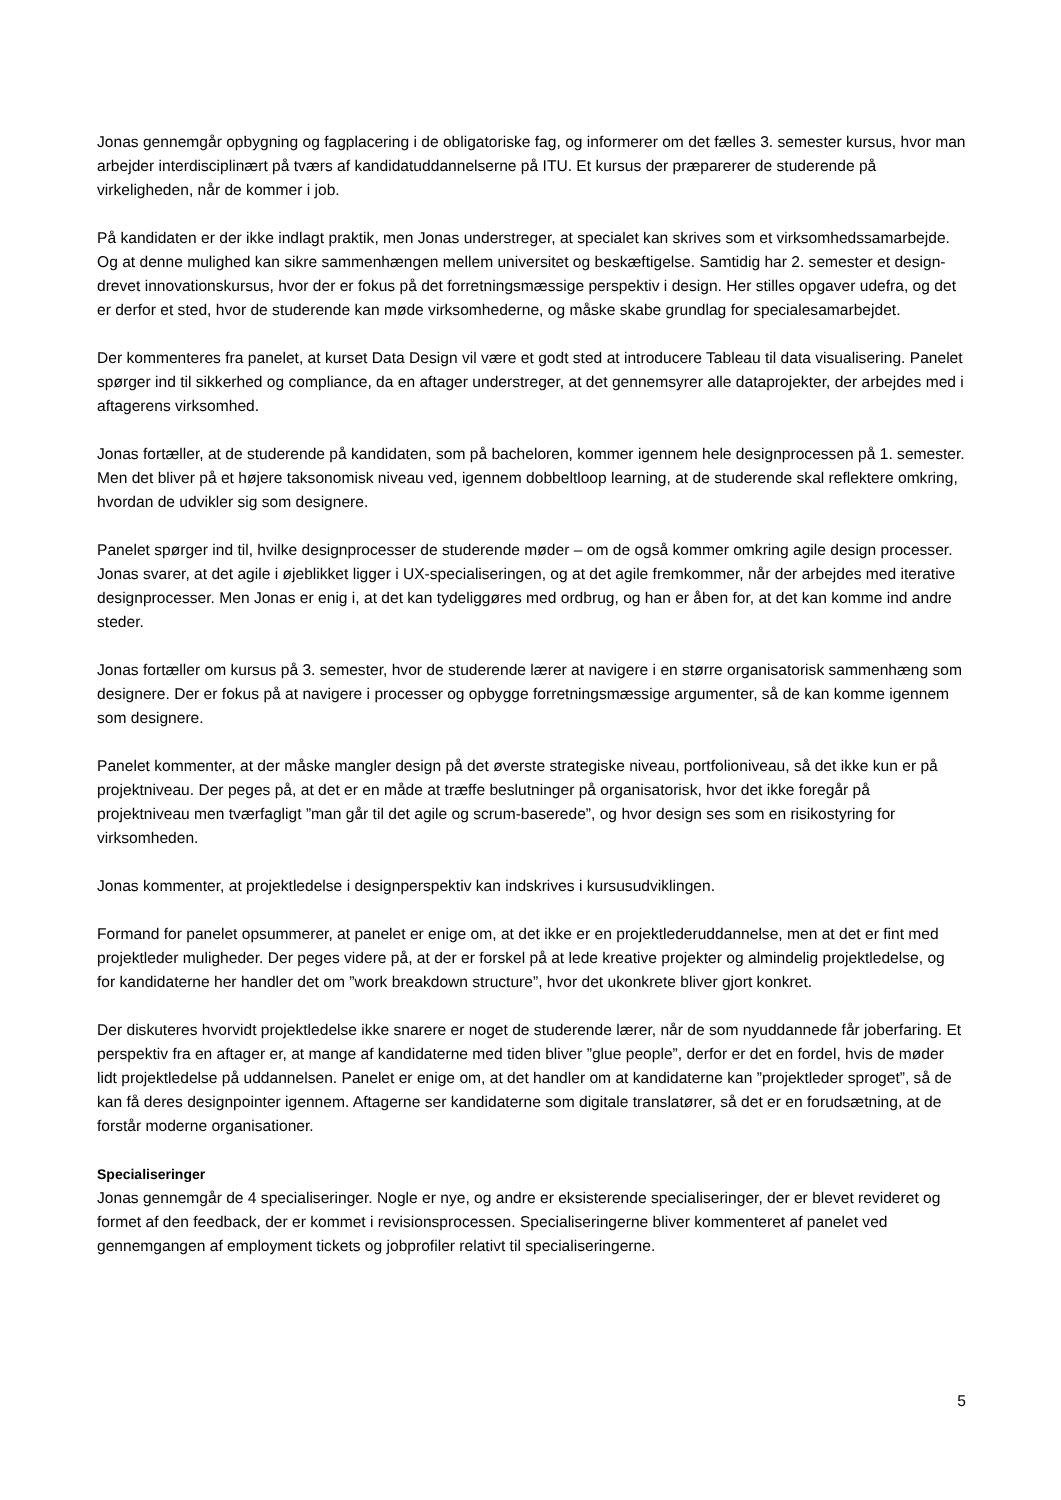Jonas gennemgår opbygning og fagplacering i de obligatoriske fag, og informerer om det fælles 3. semester kursus, hvor man arbejder interdisciplinært på tværs af kandidatuddannelserne på ITU. Et kursus der præparerer de studerende på virkeligheden, når de kommer i job.
På kandidaten er der ikke indlagt praktik, men Jonas understreger, at specialet kan skrives som et virksomhedssamarbejde. Og at denne mulighed kan sikre sammenhængen mellem universitet og beskæftigelse. Samtidig har 2. semester et design-drevet innovationskursus, hvor der er fokus på det forretningsmæssige perspektiv i design. Her stilles opgaver udefra, og det er derfor et sted, hvor de studerende kan møde virksomhederne, og måske skabe grundlag for specialesamarbejdet.
Der kommenteres fra panelet, at kurset Data Design vil være et godt sted at introducere Tableau til data visualisering. Panelet spørger ind til sikkerhed og compliance, da en aftager understreger, at det gennemsyrer alle dataprojekter, der arbejdes med i aftagerens virksomhed.
Jonas fortæller, at de studerende på kandidaten, som på bacheloren, kommer igennem hele designprocessen på 1. semester. Men det bliver på et højere taksonomisk niveau ved, igennem dobbeltloop learning, at de studerende skal reflektere omkring, hvordan de udvikler sig som designere.
Panelet spørger ind til, hvilke designprocesser de studerende møder – om de også kommer omkring agile design processer. Jonas svarer, at det agile i øjeblikket ligger i UX-specialiseringen, og at det agile fremkommer, når der arbejdes med iterative designprocesser. Men Jonas er enig i, at det kan tydeliggøres med ordbrug, og han er åben for, at det kan komme ind andre steder.
Jonas fortæller om kursus på 3. semester, hvor de studerende lærer at navigere i en større organisatorisk sammenhæng som designere. Der er fokus på at navigere i processer og opbygge forretningsmæssige argumenter, så de kan komme igennem som designere.
Panelet kommenter, at der måske mangler design på det øverste strategiske niveau, portfolioniveau, så det ikke kun er på projektniveau. Der peges på, at det er en måde at træffe beslutninger på organisatorisk, hvor det ikke foregår på projektniveau men tværfagligt ”man går til det agile og scrum-baserede”, og hvor design ses som en risikostyring for virksomheden.
Jonas kommenter, at projektledelse i designperspektiv kan indskrives i kursusudviklingen.
Formand for panelet opsummerer, at panelet er enige om, at det ikke er en projektlederuddannelse, men at det er fint med projektleder muligheder. Der peges videre på, at der er forskel på at lede kreative projekter og almindelig projektledelse, og for kandidaterne her handler det om ”work breakdown structure”, hvor det ukonkrete bliver gjort konkret.
Der diskuteres hvorvidt projektledelse ikke snarere er noget de studerende lærer, når de som nyuddannede får joberfaring. Et perspektiv fra en aftager er, at mange af kandidaterne med tiden bliver ”glue people”, derfor er det en fordel, hvis de møder lidt projektledelse på uddannelsen. Panelet er enige om, at det handler om at kandidaterne kan ”projektleder sproget”, så de kan få deres designpointer igennem. Aftagerne ser kandidaterne som digitale translatører, så det er en forudsætning, at de forstår moderne organisationer.
Specialiseringer
Jonas gennemgår de 4 specialiseringer. Nogle er nye, og andre er eksisterende specialiseringer, der er blevet revideret og formet af den feedback, der er kommet i revisionsprocessen. Specialiseringerne bliver kommenteret af panelet ved gennemgangen af employment tickets og jobprofiler relativt til specialiseringerne.
5